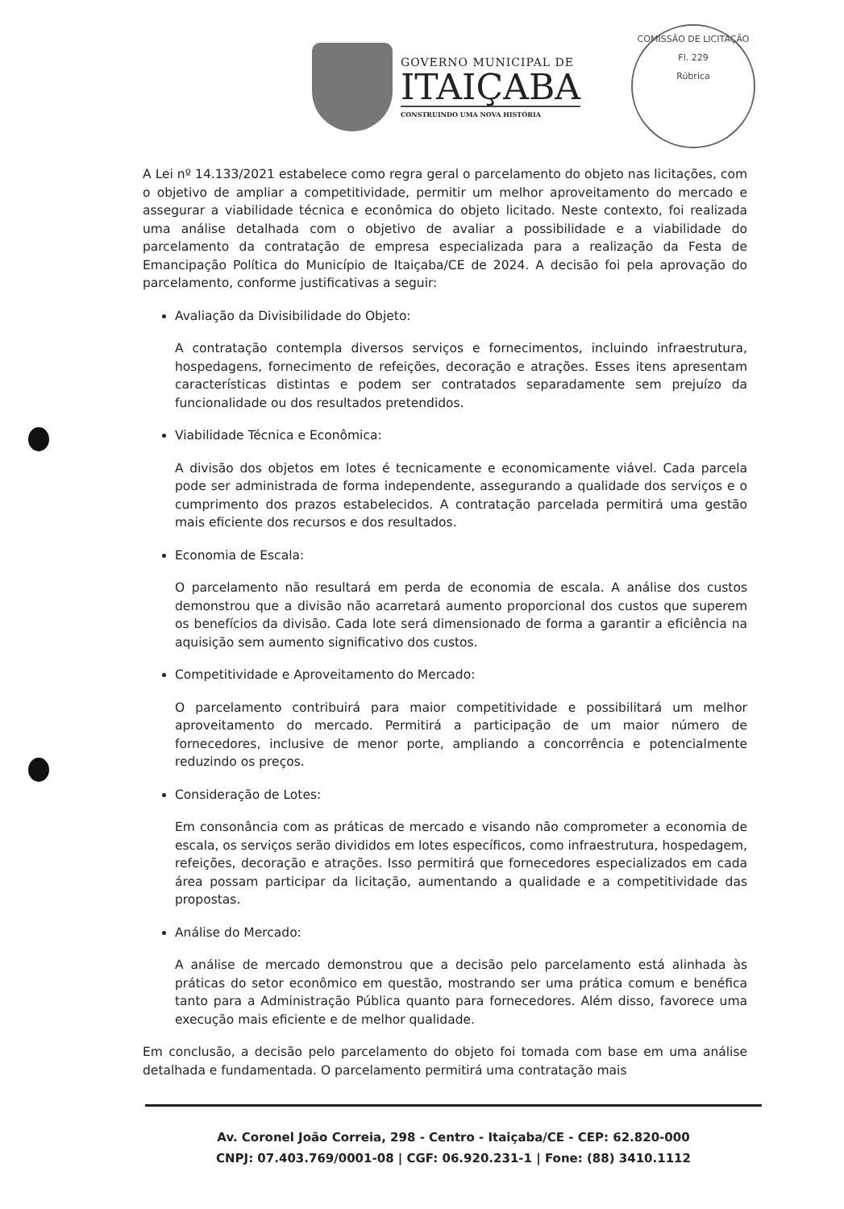GOVERNO MUNICIPAL DE
ITAIÇABA
CONSTRUINDO UMA NOVA HISTÓRIA
COMISSÃO DE LICITAÇÃO
Fl. 229
Rúbrica
A Lei nº 14.133/2021 estabelece como regra geral o parcelamento do objeto nas licitações, com o objetivo de ampliar a competitividade, permitir um melhor aproveitamento do mercado e assegurar a viabilidade técnica e econômica do objeto licitado. Neste contexto, foi realizada uma análise detalhada com o objetivo de avaliar a possibilidade e a viabilidade do parcelamento da contratação de empresa especializada para a realização da Festa de Emancipação Política do Município de Itaiçaba/CE de 2024. A decisão foi pela aprovação do parcelamento, conforme justificativas a seguir:
Avaliação da Divisibilidade do Objeto:
A contratação contempla diversos serviços e fornecimentos, incluindo infraestrutura, hospedagens, fornecimento de refeições, decoração e atrações. Esses itens apresentam características distintas e podem ser contratados separadamente sem prejuízo da funcionalidade ou dos resultados pretendidos.
Viabilidade Técnica e Econômica:
A divisão dos objetos em lotes é tecnicamente e economicamente viável. Cada parcela pode ser administrada de forma independente, assegurando a qualidade dos serviços e o cumprimento dos prazos estabelecidos. A contratação parcelada permitirá uma gestão mais eficiente dos recursos e dos resultados.
Economia de Escala:
O parcelamento não resultará em perda de economia de escala. A análise dos custos demonstrou que a divisão não acarretará aumento proporcional dos custos que superem os benefícios da divisão. Cada lote será dimensionado de forma a garantir a eficiência na aquisição sem aumento significativo dos custos.
Competitividade e Aproveitamento do Mercado:
O parcelamento contribuirá para maior competitividade e possibilitará um melhor aproveitamento do mercado. Permitirá a participação de um maior número de fornecedores, inclusive de menor porte, ampliando a concorrência e potencialmente reduzindo os preços.
Consideração de Lotes:
Em consonância com as práticas de mercado e visando não comprometer a economia de escala, os serviços serão divididos em lotes específicos, como infraestrutura, hospedagem, refeições, decoração e atrações. Isso permitirá que fornecedores especializados em cada área possam participar da licitação, aumentando a qualidade e a competitividade das propostas.
Análise do Mercado:
A análise de mercado demonstrou que a decisão pelo parcelamento está alinhada às práticas do setor econômico em questão, mostrando ser uma prática comum e benéfica tanto para a Administração Pública quanto para fornecedores. Além disso, favorece uma execução mais eficiente e de melhor qualidade.
Em conclusão, a decisão pelo parcelamento do objeto foi tomada com base em uma análise detalhada e fundamentada. O parcelamento permitirá uma contratação mais
Av. Coronel João Correia, 298 - Centro - Itaiçaba/CE - CEP: 62.820-000
CNPJ: 07.403.769/0001-08 | CGF: 06.920.231-1 | Fone: (88) 3410.1112